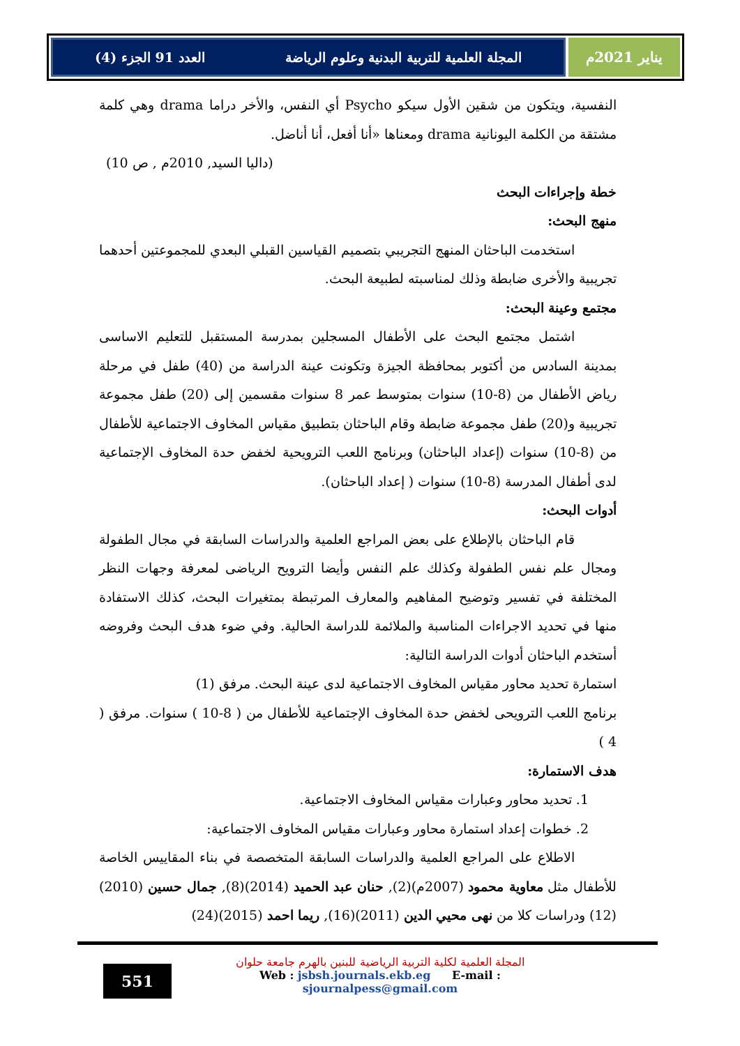العدد 91 الجزء (4) المجلة العلمية للتربية البدنية وعلوم الرياضة
يناير 2021م
النفسية، ويتكون من شقين الأول سيكو Psycho أي النفس، والأخر دراما drama وهي كلمة مشتقة من الكلمة اليونانية drama ومعناها «أنا أفعل، أنا أناضل.
(داليا السيد, 2010م , ص 10)
خطة وإجراءات البحث
منهج البحث:
استخدمت الباحثان المنهج التجريبي بتصميم القياسين القبلي البعدي للمجموعتين أحدهما تجريبية والأخرى ضابطة وذلك لمناسبته لطبيعة البحث.
مجتمع وعينة البحث:
اشتمل مجتمع البحث على الأطفال المسجلين بمدرسة المستقبل للتعليم الاساسى بمدينة السادس من أكتوبر بمحافظة الجيزة وتكونت عينة الدراسة من (40) طفل في مرحلة رياض الأطفال من (8-10) سنوات بمتوسط عمر 8 سنوات مقسمين إلى (20) طفل مجموعة تجريبية و(20) طفل مجموعة ضابطة وقام الباحثان بتطبيق مقياس المخاوف الاجتماعية للأطفال من (8-10) سنوات (إعداد الباحثان) وبرنامج اللعب الترويحية لخفض حدة المخاوف الإجتماعية لدى أطفال المدرسة (8-10) سنوات ( إعداد الباحثان).
أدوات البحث:
قام الباحثان بالإطلاع على بعض المراجع العلمية والدراسات السابقة في مجال الطفولة ومجال علم نفس الطفولة وكذلك علم النفس وأيضا الترويح الرياضى لمعرفة وجهات النظر المختلفة في تفسير وتوضيح المفاهيم والمعارف المرتبطة بمتغيرات البحث، كذلك الاستفادة منها في تحديد الاجراءات المناسبة والملائمة للدراسة الحالية. وفي ضوء هدف البحث وفروضه أستخدم الباحثان أدوات الدراسة التالية:
استمارة تحديد محاور مقياس المخاوف الاجتماعية لدى عينة البحث. مرفق (1)
برنامج اللعب الترويحى لخفض حدة المخاوف الإجتماعية للأطفال من ( 8-10 ) سنوات. مرفق ( 4 )
هدف الاستمارة:
1. تحديد محاور وعبارات مقياس المخاوف الاجتماعية.
2. خطوات إعداد استمارة محاور وعبارات مقياس المخاوف الاجتماعية:
الاطلاع على المراجع العلمية والدراسات السابقة المتخصصة في بناء المقاييس الخاصة للأطفال مثل معاوية محمود (2007م)(2), حنان عبد الحميد (2014)(8), جمال حسين (2010)(12) ودراسات كلا من نهى محيي الدين (2011)(16), ريما احمد (2015)(24)
551
المجلة العلمية لكلية التربية الرياضية للبنين بالهرم جامعة حلوان
Web : jsbsh.journals.ekb.eg E-mail : sjournalpess@gmail.com